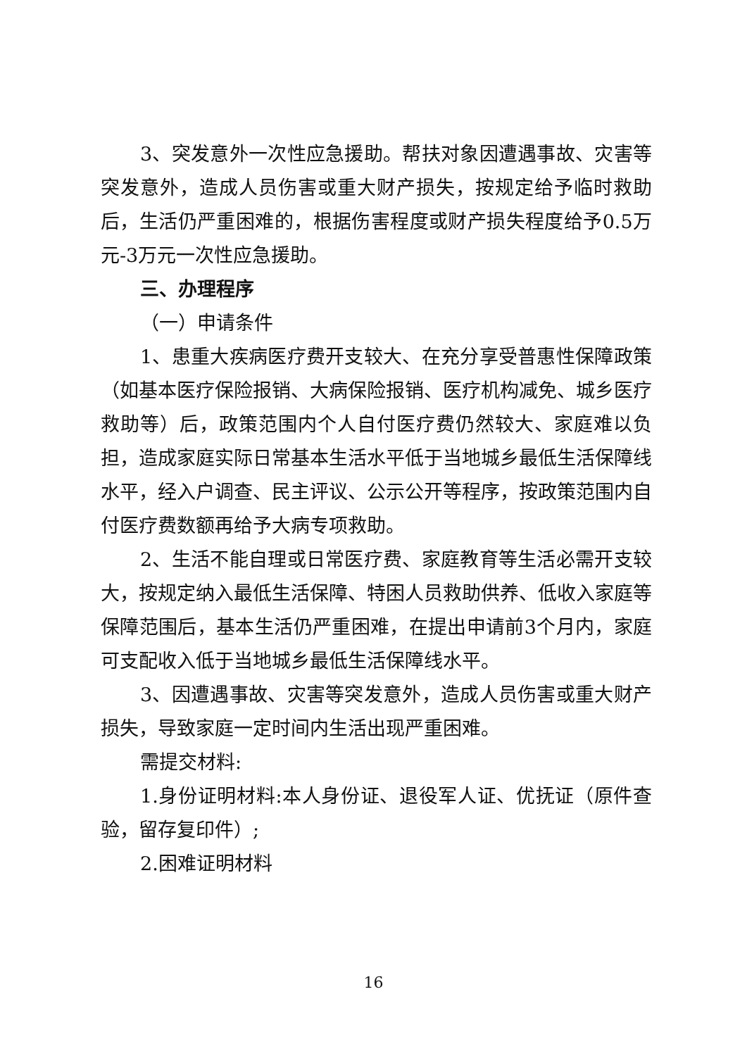3、突发意外一次性应急援助。帮扶对象因遭遇事故、灾害等突发意外，造成人员伤害或重大财产损失，按规定给予临时救助后，生活仍严重困难的，根据伤害程度或财产损失程度给予0.5万元-3万元一次性应急援助。
三、办理程序
（一）申请条件
1、患重大疾病医疗费开支较大、在充分享受普惠性保障政策（如基本医疗保险报销、大病保险报销、医疗机构减免、城乡医疗救助等）后，政策范围内个人自付医疗费仍然较大、家庭难以负担，造成家庭实际日常基本生活水平低于当地城乡最低生活保障线水平，经入户调查、民主评议、公示公开等程序，按政策范围内自付医疗费数额再给予大病专项救助。
2、生活不能自理或日常医疗费、家庭教育等生活必需开支较大，按规定纳入最低生活保障、特困人员救助供养、低收入家庭等保障范围后，基本生活仍严重困难，在提出申请前3个月内，家庭可支配收入低于当地城乡最低生活保障线水平。
3、因遭遇事故、灾害等突发意外，造成人员伤害或重大财产损失，导致家庭一定时间内生活出现严重困难。
需提交材料:
1.身份证明材料:本人身份证、退役军人证、优抚证（原件查验，留存复印件）;
2.困难证明材料
16